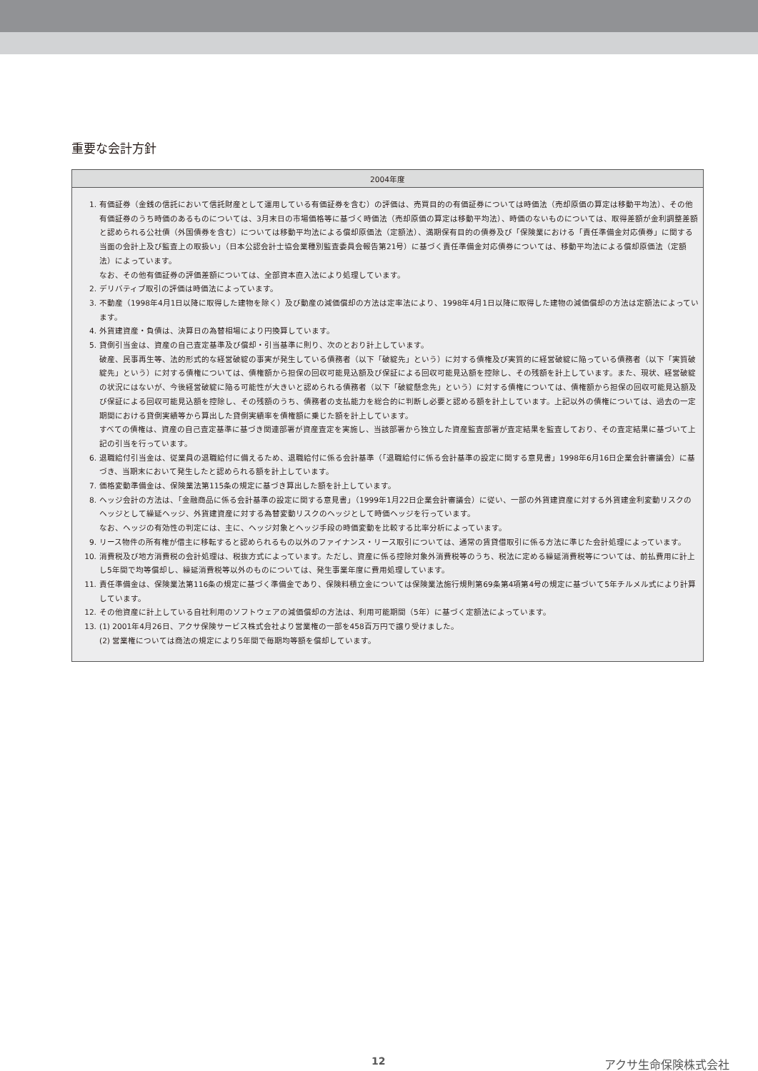重要な会計方針
| 2004年度 |
| --- |
| 1. 有価証券（金銭の信託において信託財産として運用している有価証券を含む）の評価は、売買目的の有価証券については時価法（売却原価の算定は移動平均法）、その他有価証券のうち時価のあるものについては、3月末日の市場価格等に基づく時価法（売却原価の算定は移動平均法）、時価のないものについては、取得差額が金利調整差額と認められる公社債（外国債券を含む）については移動平均法による償却原価法（定額法）、満期保有目的の債券及び「保険業における「責任準備金対応債券」に関する当面の会計上及び監査上の取扱い」（日本公認会計士協会業種別監査委員会報告第21号）に基づく責任準備金対応債券については、移動平均法による償却原価法（定額法）によっています。 なお、その他有価証券の評価差額については、全部資本直入法により処理しています。 2. デリバティブ取引の評価は時価法によっています。 3. 不動産（1998年4月1日以降に取得した建物を除く）及び動産の減価償却の方法は定率法により、1998年4月1日以降に取得した建物の減価償却の方法は定額法によっています。 4. 外貨建資産・負債は、決算日の為替相場により円換算しています。 5. 貸倒引当金は、資産の自己査定基準及び償却・引当基準に則り、次のとおり計上しています。 破産、民事再生等、法的形式的な経営破綻の事実が発生している債務者（以下「破綻先」という）に対する債権及び実質的に経営破綻に陥っている債務者（以下「実質破綻先」という）に対する債権については、債権額から担保の回収可能見込額及び保証による回収可能見込額を控除し、その残額を計上しています。また、現状、経営破綻の状況にはないが、今後経営破綻に陥る可能性が大きいと認められる債務者（以下「破綻懸念先」という）に対する債権については、債権額から担保の回収可能見込額及び保証による回収可能見込額を控除し、その残額のうち、債務者の支払能力を総合的に判断し必要と認める額を計上しています。上記以外の債権については、過去の一定期間における貸倒実績等から算出した貸倒実績率を債権額に乗じた額を計上しています。 すべての債権は、資産の自己査定基準に基づき関連部署が資産査定を実施し、当該部署から独立した資産監査部署が査定結果を監査しており、その査定結果に基づいて上記の引当を行っています。 6. 退職給付引当金は、従業員の退職給付に備えるため、退職給付に係る会計基準（「退職給付に係る会計基準の設定に関する意見書」1998年6月16日企業会計審議会）に基づき、当期末において発生したと認められる額を計上しています。 7. 価格変動準備金は、保険業法第115条の規定に基づき算出した額を計上しています。 8. ヘッジ会計の方法は、「金融商品に係る会計基準の設定に関する意見書」（1999年1月22日企業会計審議会）に従い、一部の外貨建資産に対する外貨建金利変動リスクのヘッジとして繰延ヘッジ、外貨建資産に対する為替変動リスクのヘッジとして時価ヘッジを行っています。 なお、ヘッジの有効性の判定には、主に、ヘッジ対象とヘッジ手段の時価変動を比較する比率分析によっています。 9. リース物件の所有権が借主に移転すると認められるもの以外のファイナンス・リース取引については、通常の賃貸借取引に係る方法に準じた会計処理によっています。 10. 消費税及び地方消費税の会計処理は、税抜方式によっています。ただし、資産に係る控除対象外消費税等のうち、税法に定める繰延消費税等については、前払費用に計上し5年間で均等償却し、繰延消費税等以外のものについては、発生事業年度に費用処理しています。 11. 責任準備金は、保険業法第116条の規定に基づく準備金であり、保険料積立金については保険業法施行規則第69条第4項第4号の規定に基づいて5年チルメル式により計算しています。 12. その他資産に計上している自社利用のソフトウェアの減価償却の方法は、利用可能期間（5年）に基づく定額法によっています。 13. (1) 2001年4月26日、アクサ保険サービス株式会社より営業権の一部を458百万円で譲り受けました。 (2) 営業権については商法の規定により5年間で毎期均等額を償却しています。 |
12 アクサ生命保険株式会社